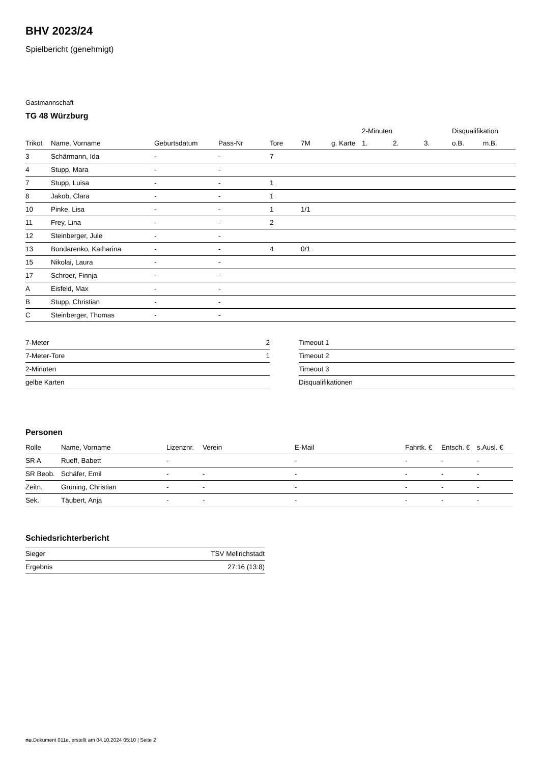BHV 2023/24
Spielbericht (genehmigt)
Gastmannschaft
TG 48 Würzburg
| | | | | | | | 2-Minuten | | | Disqualifikation | |
| --- | --- | --- | --- | --- | --- | --- | --- | --- | --- | --- | --- |
| Trikot | Name, Vorname | Geburtsdatum | Pass-Nr | Tore | 7M | g. Karte | 1. | 2. | 3. | o.B. | m.B. |
| 3 | Schärmann, Ida | - | - | 7 | | | | | | | |
| 4 | Stupp, Mara | - | - | | | | | | | | |
| 7 | Stupp, Luisa | - | - | 1 | | | | | | | |
| 8 | Jakob, Clara | - | - | 1 | | | | | | | |
| 10 | Pinke, Lisa | - | - | 1 | 1/1 | | | | | | |
| 11 | Frey, Lina | - | - | 2 | | | | | | | |
| 12 | Steinberger, Jule | - | - | | | | | | | | |
| 13 | Bondarenko, Katharina | - | - | 4 | 0/1 | | | | | | |
| 15 | Nikolai, Laura | - | - | | | | | | | | |
| 17 | Schroer, Finnja | - | - | | | | | | | | |
| A | Eisfeld, Max | - | - | | | | | | | | |
| B | Stupp, Christian | - | - | | | | | | | | |
| C | Steinberger, Thomas | - | - | | | | | | | | |
| 7-Meter | 2 |
| 7-Meter-Tore | 1 |
| 2-Minuten | |
| gelbe Karten | |
| Timeout 1 |
| Timeout 2 |
| Timeout 3 |
| Disqualifikationen |
Personen
| Rolle | Name, Vorname | Lizenznr. | Verein | E-Mail | Fahrtk. € | Entsch. € | s.Ausl. € |
| --- | --- | --- | --- | --- | --- | --- | --- |
| SR A | Rueff, Babett | - | | - | - | - | - |
| SR Beob. | Schäfer, Emil | - | - | - | - | - | - |
| Zeitn. | Grüning, Christian | - | - | - | - | - | - |
| Sek. | Täubert, Anja | - | - | - | - | - | - |
Schiedsrichterbericht
| Sieger | TSV Mellrichstadt |
| Ergebnis | 27:16 (13:8) |
nu.Dokument 011e, erstellt am 04.10.2024 05:10 | Seite 2